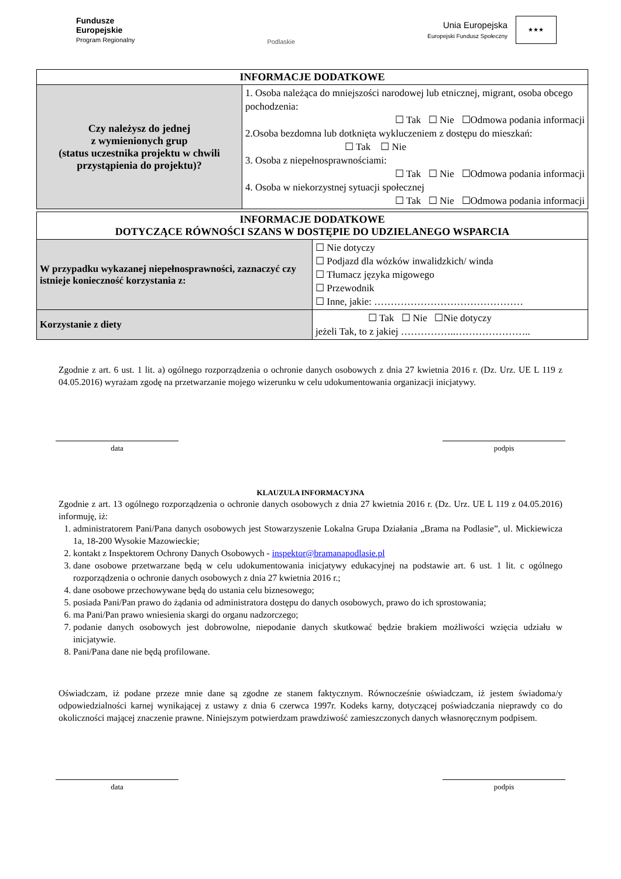Fundusze
Europejskie
Program Regionalny
Podlaskie
Unia Europejska
Europejski Fundusz Społeczny
★★★
| INFORMACJE DODATKOWE | |
| Czy należysz do jednej z wymienionych grup (status uczestnika projektu w chwili przystąpienia do projektu)? | 1. Osoba należąca do mniejszości narodowej lub etnicznej, migrant, osoba obcego pochodzenia: ☐ Tak ☐ Nie ☐Odmowa podania informacji 2.Osoba bezdomna lub dotknięta wykluczeniem z dostępu do mieszkań: ☐ Tak ☐ Nie 3. Osoba z niepełnosprawnościami: ☐ Tak ☐ Nie ☐Odmowa podania informacji 4. Osoba w niekorzystnej sytuacji społecznej ☐ Tak ☐ Nie ☐Odmowa podania informacji |
| INFORMACJE DODATKOWE DOTYCZĄCE RÓWNOŚCI SZANS W DOSTĘPIE DO UDZIELANEGO WSPARCIA | |
| W przypadku wykazanej niepełnosprawności, zaznaczyć czy istnieje konieczność korzystania z: | ☐ Nie dotyczy ☐ Podjazd dla wózków inwalidzkich/ winda ☐ Tłumacz języka migowego ☐ Przewodnik ☐ Inne, jakie: ……………………………………… |
| Korzystanie z diety | ☐ Tak ☐ Nie ☐Nie dotyczy jeżeli Tak, to z jakiej ……………..………………….. |
Zgodnie z art. 6 ust. 1 lit. a) ogólnego rozporządzenia o ochronie danych osobowych z dnia 27 kwietnia 2016 r. (Dz. Urz. UE L 119 z 04.05.2016) wyrażam zgodę na przetwarzanie mojego wizerunku w celu udokumentowania organizacji inicjatywy.
data podpis
KLAUZULA INFORMACYJNA
Zgodnie z art. 13 ogólnego rozporządzenia o ochronie danych osobowych z dnia 27 kwietnia 2016 r. (Dz. Urz. UE L 119 z 04.05.2016) informuję, iż:
1. administratorem Pani/Pana danych osobowych jest Stowarzyszenie Lokalna Grupa Działania „Brama na Podlasie”, ul. Mickiewicza 1a, 18-200 Wysokie Mazowieckie;
2. kontakt z Inspektorem Ochrony Danych Osobowych - inspektor@bramanapodlasie.pl
3. dane osobowe przetwarzane będą w celu udokumentowania inicjatywy edukacyjnej na podstawie art. 6 ust. 1 lit. c ogólnego rozporządzenia o ochronie danych osobowych z dnia 27 kwietnia 2016 r.;
4. dane osobowe przechowywane będą do ustania celu biznesowego;
5. posiada Pani/Pan prawo do żądania od administratora dostępu do danych osobowych, prawo do ich sprostowania;
6. ma Pani/Pan prawo wniesienia skargi do organu nadzorczego;
7. podanie danych osobowych jest dobrowolne, niepodanie danych skutkować będzie brakiem możliwości wzięcia udziału w inicjatywie.
8. Pani/Pana dane nie będą profilowane.
Oświadczam, iż podane przeze mnie dane są zgodne ze stanem faktycznym. Równocześnie oświadczam, iż jestem świadoma/y odpowiedzialności karnej wynikającej z ustawy z dnia 6 czerwca 1997r. Kodeks karny, dotyczącej poświadczania nieprawdy co do okoliczności mającej znaczenie prawne. Niniejszym potwierdzam prawdziwość zamieszczonych danych własnoręcznym podpisem.
data podpis